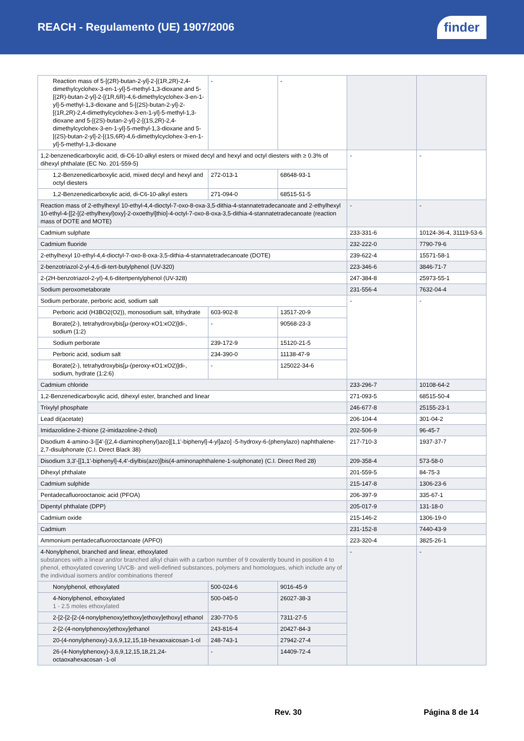REACH - Regulamento (UE) 1907/2006
finder
| Reaction mass of 5-[(2R)-butan-2-yl]-2-[(1R,2R)-2,4-dimethylcyclohex-3-en-1-yl]-5-methyl-1,3-dioxane and 5-[(2R)-butan-2-yl]-2-[(1R,6R)-4,6-dimethylcyclohex-3-en-1-yl]-5-methyl-1,3-dioxane and 5-[(2S)-butan-2-yl]-2-[(1R,2R)-2,4-dimethylcyclohex-3-en-1-yl]-5-methyl-1,3-dioxane and 5-[(2S)-butan-2-yl]-2-[(1S,2R)-2,4-dimethylcyclohex-3-en-1-yl]-5-methyl-1,3-dioxane and 5-[(2S)-butan-2-yl]-2-[(1S,6R)-4,6-dimethylcyclohex-3-en-1-yl]-5-methyl-1,3-dioxane | - | - | | |
| 1,2-benzenedicarboxylic acid, di-C6-10-alkyl esters or mixed decyl and hexyl and octyl diesters with ≥ 0.3% of dihexyl phthalate (EC No. 201-559-5) | | | - | - |
| 1,2-Benzenedicarboxylic acid, mixed decyl and hexyl and octyl diesters | 272-013-1 | 68648-93-1 | | |
| 1,2-Benzenedicarboxylic acid, di-C6-10-alkyl esters | 271-094-0 | 68515-51-5 | | |
| Reaction mass of 2-ethylhexyl 10-ethyl-4,4-dioctyl-7-oxo-8-oxa-3,5-dithia-4-stannatetradecanoate and 2-ethylhexyl 10-ethyl-4-[[2-[(2-ethylhexyl)oxy]-2-oxoethyl]thio]-4-octyl-7-oxo-8-oxa-3,5-dithia-4-stannatetradecanoate (reaction mass of DOTE and MOTE) | | | - | - |
| Cadmium sulphate | | | 233-331-6 | 10124-36-4, 31119-53-6 |
| Cadmium fluoride | | | 232-222-0 | 7790-79-6 |
| 2-ethylhexyl 10-ethyl-4,4-dioctyl-7-oxo-8-oxa-3,5-dithia-4-stannatetradecanoate (DOTE) | | | 239-622-4 | 15571-58-1 |
| 2-benzotriazol-2-yl-4,6-di-tert-butylphenol (UV-320) | | | 223-346-6 | 3846-71-7 |
| 2-(2H-benzotriazol-2-yl)-4,6-ditertpentylphenol (UV-328) | | | 247-384-8 | 25973-55-1 |
| Sodium peroxometaborate | | | 231-556-4 | 7632-04-4 |
| Sodium perborate, perboric acid, sodium salt | | | - | - |
| Perboric acid (H3BO2(O2)), monosodium salt, trihydrate | 603-902-8 | 13517-20-9 | | |
| Borate(2-), tetrahydroxybis[μ-(peroxy-κO1:κO2)]di-, sodium (1:2) | - | 90568-23-3 | | |
| Sodium perborate | 239-172-9 | 15120-21-5 | | |
| Perboric acid, sodium salt | 234-390-0 | 11138-47-9 | | |
| Borate(2-), tetrahydroxybis[μ-(peroxy-κO1:κO2)]di-, sodium, hydrate (1:2:6) | - | 125022-34-6 | | |
| Cadmium chloride | | | 233-296-7 | 10108-64-2 |
| 1,2-Benzenedicarboxylic acid, dihexyl ester, branched and linear | | | 271-093-5 | 68515-50-4 |
| Trixylyl phosphate | | | 246-677-8 | 25155-23-1 |
| Lead di(acetate) | | | 206-104-4 | 301-04-2 |
| Imidazolidine-2-thione (2-imidazoline-2-thiol) | | | 202-506-9 | 96-45-7 |
| Disodium 4-amino-3-[[4'-[(2,4-diaminophenyl)azo][1,1'-biphenyl]-4-yl]azo] -5-hydroxy-6-(phenylazo) naphthalene-2,7-disulphonate (C.I. Direct Black 38) | | | 217-710-3 | 1937-37-7 |
| Disodium 3,3'-[[1,1'-biphenyl]-4,4'-diylbis(azo)]bis(4-aminonaphthalene-1-sulphonate) (C.I. Direct Red 28) | | | 209-358-4 | 573-58-0 |
| Dihexyl phthalate | | | 201-559-5 | 84-75-3 |
| Cadmium sulphide | | | 215-147-8 | 1306-23-6 |
| Pentadecafluorooctanoic acid (PFOA) | | | 206-397-9 | 335-67-1 |
| Dipentyl phthalate (DPP) | | | 205-017-9 | 131-18-0 |
| Cadmium oxide | | | 215-146-2 | 1306-19-0 |
| Cadmium | | | 231-152-8 | 7440-43-9 |
| Ammonium pentadecafluorooctanoate (APFO) | | | 223-320-4 | 3825-26-1 |
| 4-Nonylphenol, branched and linear, ethoxylated substances with a linear and/or branched alkyl chain with a carbon number of 9 covalently bound in position 4 to phenol, ethoxylated covering UVCB- and well-defined substances, polymers and homologues, which include any of the individual isomers and/or combinations thereof | | | - | - |
| Nonylphenol, ethoxylated | 500-024-6 | 9016-45-9 | | |
| 4-Nonylphenol, ethoxylated 1 - 2.5 moles ethoxylated | 500-045-0 | 26027-38-3 | | |
| 2-[2-[2-[2-(4-nonylphenoxy)ethoxy]ethoxy]ethoxy] ethanol | 230-770-5 | 7311-27-5 | | |
| 2-[2-(4-nonylphenoxy)ethoxy]ethanol | 243-816-4 | 20427-84-3 | | |
| 20-(4-nonylphenoxy)-3,6,9,12,15,18-hexaoxaicosan-1-ol | 248-743-1 | 27942-27-4 | | |
| 26-(4-Nonylphenoxy)-3,6,9,12,15,18,21,24- octaoxahexacosan -1-ol | - | 14409-72-4 | | |
Rev. 30 Página 8 de 14